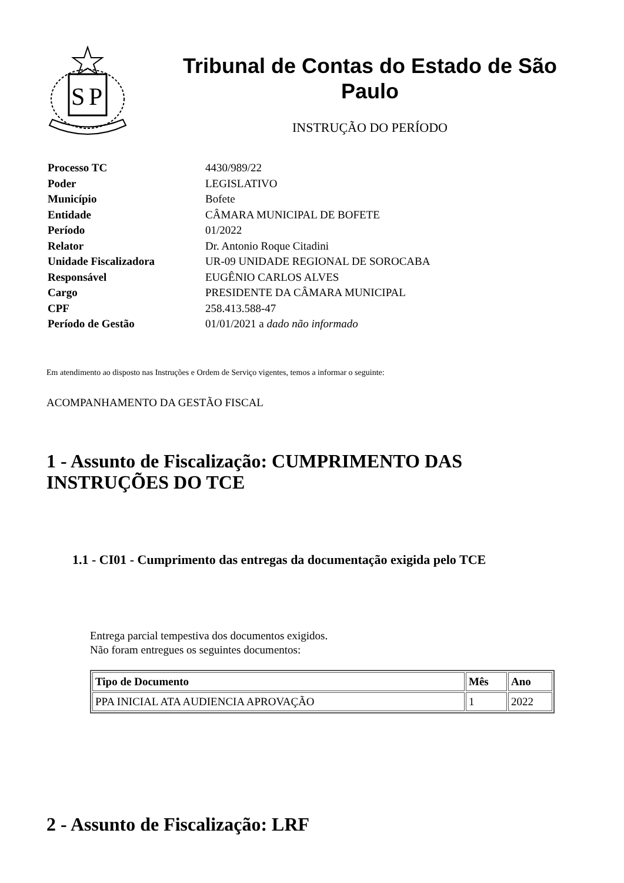S
P
Tribunal de Contas do Estado de São Paulo
INSTRUÇÃO DO PERÍODO
| Processo TC | 4430/989/22 |
| Poder | LEGISLATIVO |
| Município | Bofete |
| Entidade | CÂMARA MUNICIPAL DE BOFETE |
| Período | 01/2022 |
| Relator | Dr. Antonio Roque Citadini |
| Unidade Fiscalizadora | UR-09 UNIDADE REGIONAL DE SOROCABA |
| Responsável | EUGÊNIO CARLOS ALVES |
| Cargo | PRESIDENTE DA CÂMARA MUNICIPAL |
| CPF | 258.413.588-47 |
| Período de Gestão | 01/01/2021 a dado não informado |
Em atendimento ao disposto nas Instruções e Ordem de Serviço vigentes, temos a informar o seguinte:
ACOMPANHAMENTO DA GESTÃO FISCAL
1 - Assunto de Fiscalização: CUMPRIMENTO DAS INSTRUÇÕES DO TCE
1.1 - CI01 - Cumprimento das entregas da documentação exigida pelo TCE
Entrega parcial tempestiva dos documentos exigidos.
Não foram entregues os seguintes documentos:
| Tipo de Documento | Mês | Ano |
| --- | --- | --- |
| PPA INICIAL ATA AUDIENCIA APROVAÇÃO | 1 | 2022 |
2 - Assunto de Fiscalização: LRF